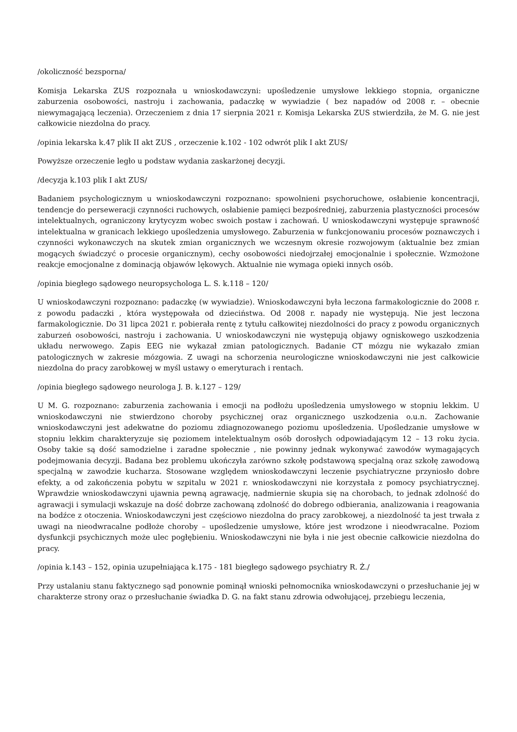/okoliczność bezsporna/
Komisja Lekarska ZUS rozpoznała u wnioskodawczyni: upośledzenie umysłowe lekkiego stopnia, organiczne zaburzenia osobowości, nastroju i zachowania, padaczkę w wywiadzie ( bez napadów od 2008 r. – obecnie niewymagającą leczenia). Orzeczeniem z dnia 17 sierpnia 2021 r. Komisja Lekarska ZUS stwierdziła, że M. G. nie jest całkowicie niezdolna do pracy.
/opinia lekarska k.47 plik II akt ZUS , orzeczenie k.102 - 102 odwrót plik I akt ZUS/
Powyższe orzeczenie legło u podstaw wydania zaskarżonej decyzji.
/decyzja k.103 plik I akt ZUS/
Badaniem psychologicznym u wnioskodawczyni rozpoznano: spowolnieni psychoruchowe, osłabienie koncentracji, tendencje do perseweracji czynności ruchowych, osłabienie pamięci bezpośredniej, zaburzenia plastyczności procesów intelektualnych, ograniczony krytycyzm wobec swoich postaw i zachowań. U wnioskodawczyni występuje sprawność intelektualna w granicach lekkiego upośledzenia umysłowego. Zaburzenia w funkcjonowaniu procesów poznawczych i czynności wykonawczych na skutek zmian organicznych we wczesnym okresie rozwojowym (aktualnie bez zmian mogących świadczyć o procesie organicznym), cechy osobowości niedojrzałej emocjonalnie i społecznie. Wzmożone reakcje emocjonalne z dominacją objawów lękowych. Aktualnie nie wymaga opieki innych osób.
/opinia biegłego sądowego neuropsychologa L. S. k.118 – 120/
U wnioskodawczyni rozpoznano: padaczkę (w wywiadzie). Wnioskodawczyni była leczona farmakologicznie do 2008 r. z powodu padaczki , która występowała od dzieciństwa. Od 2008 r. napady nie występują. Nie jest leczona farmakologicznie. Do 31 lipca 2021 r. pobierała rentę z tytułu całkowitej niezdolności do pracy z powodu organicznych zaburzeń osobowości, nastroju i zachowania. U wnioskodawczyni nie występują objawy ogniskowego uszkodzenia układu nerwowego. Zapis EEG nie wykazał zmian patologicznych. Badanie CT mózgu nie wykazało zmian patologicznych w zakresie mózgowia. Z uwagi na schorzenia neurologiczne wnioskodawczyni nie jest całkowicie niezdolna do pracy zarobkowej w myśl ustawy o emeryturach i rentach.
/opinia biegłego sądowego neurologa J. B. k.127 – 129/
U M. G. rozpoznano: zaburzenia zachowania i emocji na podłożu upośledzenia umysłowego w stopniu lekkim. U wnioskodawczyni nie stwierdzono choroby psychicznej oraz organicznego uszkodzenia o.u.n. Zachowanie wnioskodawczyni jest adekwatne do poziomu zdiagnozowanego poziomu upośledzenia. Upośledzanie umysłowe w stopniu lekkim charakteryzuje się poziomem intelektualnym osób dorosłych odpowiadającym 12 – 13 roku życia. Osoby takie są dość samodzielne i zaradne społecznie , nie powinny jednak wykonywać zawodów wymagających podejmowania decyzji. Badana bez problemu ukończyła zarówno szkołę podstawową specjalną oraz szkołę zawodową specjalną w zawodzie kucharza. Stosowane względem wnioskodawczyni leczenie psychiatryczne przyniosło dobre efekty, a od zakończenia pobytu w szpitalu w 2021 r. wnioskodawczyni nie korzystała z pomocy psychiatrycznej. Wprawdzie wnioskodawczyni ujawnia pewną agrawację, nadmiernie skupia się na chorobach, to jednak zdolność do agrawacji i symulacji wskazuje na dość dobrze zachowaną zdolność do dobrego odbierania, analizowania i reagowania na bodźce z otoczenia. Wnioskodawczyni jest częściowo niezdolna do pracy zarobkowej, a niezdolność ta jest trwała z uwagi na nieodwracalne podłoże choroby – upośledzenie umysłowe, które jest wrodzone i nieodwracalne. Poziom dysfunkcji psychicznych może ulec pogłębieniu. Wnioskodawczyni nie była i nie jest obecnie całkowicie niezdolna do pracy.
/opinia k.143 – 152, opinia uzupełniająca k.175 - 181 biegłego sądowego psychiatry R. Ż./
Przy ustalaniu stanu faktycznego sąd ponownie pominął wnioski pełnomocnika wnioskodawczyni o przesłuchanie jej w charakterze strony oraz o przesłuchanie świadka D. G. na fakt stanu zdrowia odwołującej, przebiegu leczenia,